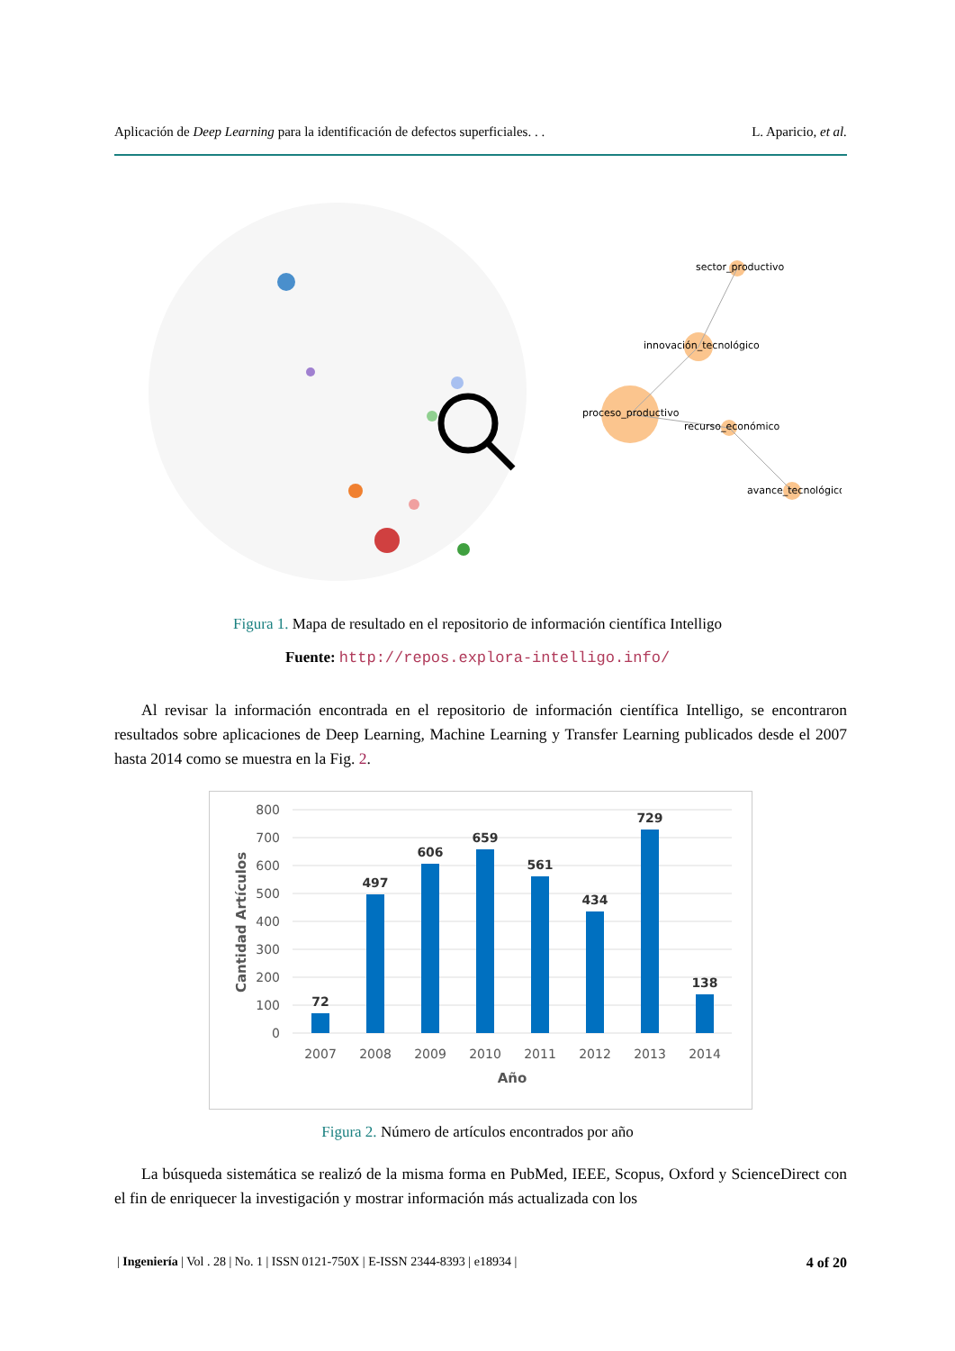Aplicación de Deep Learning para la identificación de defectos superficiales. . . L. Aparicio, et al.
sector_productivo
innovación_tecnológico
proceso_productivo
recurso_económico
avance_tecnológico
Figura 1. Mapa de resultado en el repositorio de información científica Intelligo
Fuente: http://repos.explora-intelligo.info/
Al revisar la información encontrada en el repositorio de información científica Intelligo, se encontraron resultados sobre aplicaciones de Deep Learning, Machine Learning y Transfer Learning publicados desde el 2007 hasta 2014 como se muestra en la Fig. 2.
800
700
600
500
400
300
200
100
0
72
497
606
659
561
434
729
138
2007
2008
2009
2010
2011
2012
2013
2014
Año
Cantidad Artículos
Figura 2. Número de artículos encontrados por año
La búsqueda sistemática se realizó de la misma forma en PubMed, IEEE, Scopus, Oxford y ScienceDirect con el fin de enriquecer la investigación y mostrar información más actualizada con los
| Ingeniería | Vol . 28 | No. 1 | ISSN 0121-750X | E-ISSN 2344-8393 | e18934 | 4 of 20